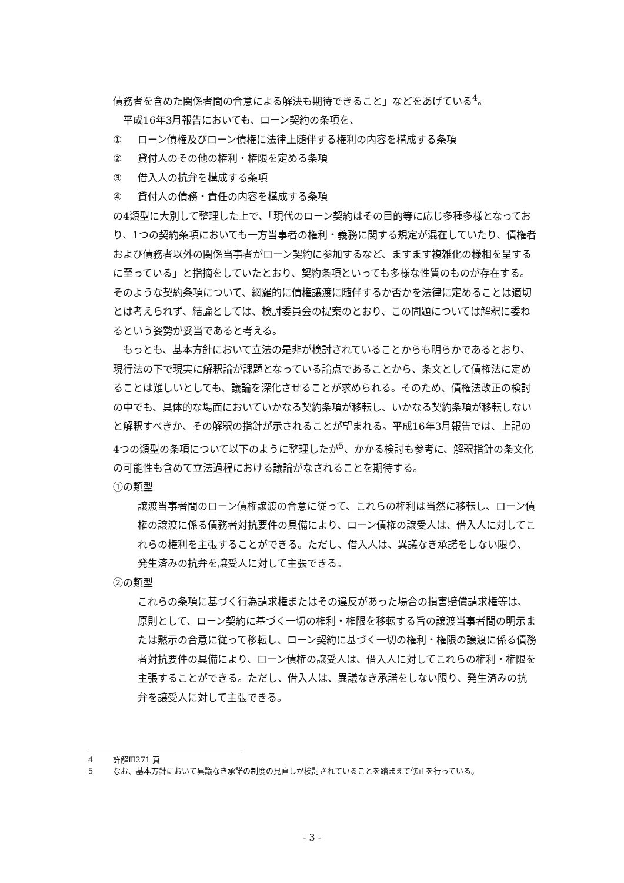債務者を含めた関係者間の合意による解決も期待できること」などをあげている<sup>4</sup>。
平成16年3月報告においても、ローン契約の条項を、
① ローン債権及びローン債権に法律上随伴する権利の内容を構成する条項
② 貸付人のその他の権利・権限を定める条項
③ 借入人の抗弁を構成する条項
④ 貸付人の債務・責任の内容を構成する条項
の4類型に大別して整理した上で、「現代のローン契約はその目的等に応じ多種多様となっており、1つの契約条項においても一方当事者の権利・義務に関する規定が混在していたり、債権者および債務者以外の関係当事者がローン契約に参加するなど、ますます複雑化の様相を呈するに至っている」と指摘をしていたとおり、契約条項といっても多様な性質のものが存在する。そのような契約条項について、網羅的に債権譲渡に随伴するか否かを法律に定めることは適切とは考えられず、結論としては、検討委員会の提案のとおり、この問題については解釈に委ねるという姿勢が妥当であると考える。
もっとも、基本方針において立法の是非が検討されていることからも明らかであるとおり、現行法の下で現実に解釈論が課題となっている論点であることから、条文として債権法に定めることは難しいとしても、議論を深化させることが求められる。そのため、債権法改正の検討の中でも、具体的な場面においていかなる契約条項が移転し、いかなる契約条項が移転しないと解釈すべきか、その解釈の指針が示されることが望まれる。平成16年3月報告では、上記の4つの類型の条項について以下のように整理したが<sup>5</sup>、かかる検討も参考に、解釈指針の条文化の可能性も含めて立法過程における議論がなされることを期待する。
①の類型
譲渡当事者間のローン債権譲渡の合意に従って、これらの権利は当然に移転し、ローン債権の譲渡に係る債務者対抗要件の具備により、ローン債権の譲受人は、借入人に対してこれらの権利を主張することができる。ただし、借入人は、異議なき承諾をしない限り、発生済みの抗弁を譲受人に対して主張できる。
②の類型
これらの条項に基づく行為請求権またはその違反があった場合の損害賠償請求権等は、原則として、ローン契約に基づく一切の権利・権限を移転する旨の譲渡当事者間の明示または黙示の合意に従って移転し、ローン契約に基づく一切の権利・権限の譲渡に係る債務者対抗要件の具備により、ローン債権の譲受人は、借入人に対してこれらの権利・権限を主張することができる。ただし、借入人は、異議なき承諾をしない限り、発生済みの抗弁を譲受人に対して主張できる。
4 詳解Ⅲ271 頁
5 なお、基本方針において異議なき承諾の制度の見直しが検討されていることを踏まえて修正を行っている。
- 3 -